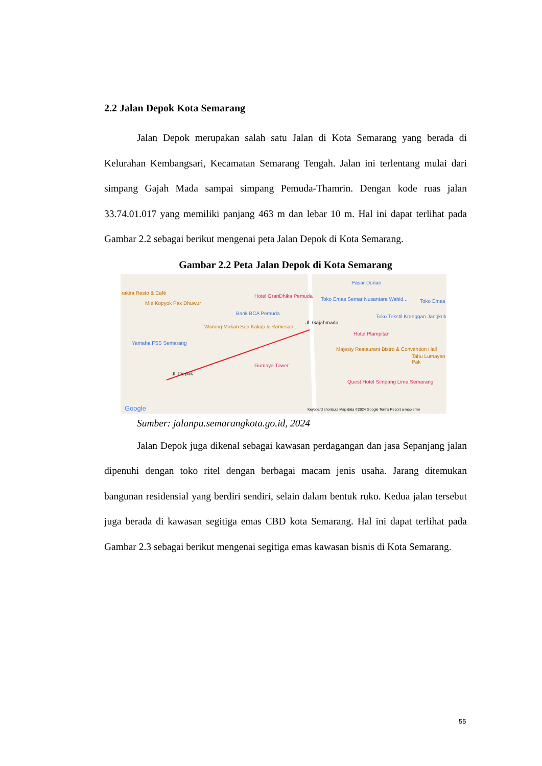2.2 Jalan Depok Kota Semarang
Jalan Depok merupakan salah satu Jalan di Kota Semarang yang berada di Kelurahan Kembangsari, Kecamatan Semarang Tengah. Jalan ini terlentang mulai dari simpang Gajah Mada sampai simpang Pemuda-Thamrin. Dengan kode ruas jalan 33.74.01.017 yang memiliki panjang 463 m dan lebar 10 m. Hal ini dapat terlihat pada Gambar 2.2 sebagai berikut mengenai peta Jalan Depok di Kota Semarang.
Gambar 2.2 Peta Jalan Depok di Kota Semarang
rakira Resto & Café
Mie Kopyok Pak Dhuwur
Hotel GranDhika Pemuda
Toko Emas Semar Nusantara Wahid...
Pasar Durian
Toko Emas
Bank BCA Pemuda
Warung Makan Sop Kakap & Ramesan...
Toko Tekstil Kranggan Jangkrik
Hotel Plampitan
Yamaha FSS Semarang
Majesty Restaurant Bistro & Convention Hall
Gumaya Tower
Quest Hotel Simpang Lima Semarang
Tahu Lumayan Pak
Jl. Depok
Jl. Gajahmada
Google Keyboard shortcuts Map data ©2024 Google Terms Report a map error
Sumber: jalanpu.semarangkota.go.id, 2024
Jalan Depok juga dikenal sebagai kawasan perdagangan dan jasa Sepanjang jalan dipenuhi dengan toko ritel dengan berbagai macam jenis usaha. Jarang ditemukan bangunan residensial yang berdiri sendiri, selain dalam bentuk ruko. Kedua jalan tersebut juga berada di kawasan segitiga emas CBD kota Semarang. Hal ini dapat terlihat pada Gambar 2.3 sebagai berikut mengenai segitiga emas kawasan bisnis di Kota Semarang.
55